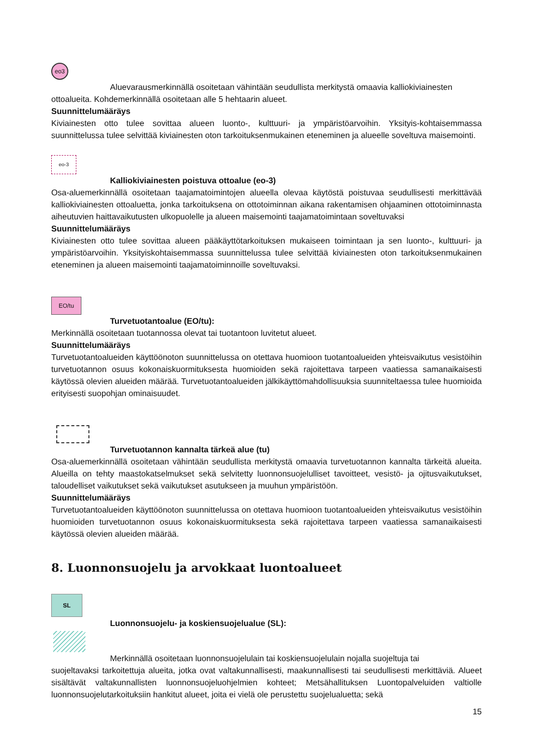eo3
Aluevarausmerkinnällä osoitetaan vähintään seudullista merkitystä omaavia kalliokiviainesten
ottoalueita. Kohdemerkinnällä osoitetaan alle 5 hehtaarin alueet.
Suunnittelumääräys
Kiviainesten otto tulee sovittaa alueen luonto-, kulttuuri- ja ympäristöarvoihin. Yksityis-kohtaisemmassa suunnittelussa tulee selvittää kiviainesten oton tarkoituksenmukainen eteneminen ja alueelle soveltuva maisemointi.
eo-3
Kalliokiviainesten poistuva ottoalue (eo-3)
Osa-aluemerkinnällä osoitetaan taajamatoimintojen alueella olevaa käytöstä poistuvaa seudullisesti merkittävää kalliokiviainesten ottoaluetta, jonka tarkoituksena on ottotoiminnan aikana rakentamisen ohjaaminen ottotoiminnasta aiheutuvien haittavaikutusten ulkopuolelle ja alueen maisemointi taajamatoimintaan soveltuvaksi
Suunnittelumääräys
Kiviainesten otto tulee sovittaa alueen pääkäyttötarkoituksen mukaiseen toimintaan ja sen luonto-, kulttuuri- ja ympäristöarvoihin. Yksityiskohtaisemmassa suunnittelussa tulee selvittää kiviainesten oton tarkoituksenmukainen eteneminen ja alueen maisemointi taajamatoiminnoille soveltuvaksi.
EO/tu
Turvetuotantoalue (EO/tu):
Merkinnällä osoitetaan tuotannossa olevat tai tuotantoon luvitetut alueet.
Suunnittelumääräys
Turvetuotantoalueiden käyttöönoton suunnittelussa on otettava huomioon tuotantoalueiden yhteisvaikutus vesistöihin turvetuotannon osuus kokonaiskuormituksesta huomioiden sekä rajoitettava tarpeen vaatiessa samanaikaisesti käytössä olevien alueiden määrää. Turvetuotantoalueiden jälkikäyttömahdollisuuksia suunniteltaessa tulee huomioida erityisesti suopohjan ominaisuudet.
Turvetuotannon kannalta tärkeä alue (tu)
Osa-aluemerkinnällä osoitetaan vähintään seudullista merkitystä omaavia turvetuotannon kannalta tärkeitä alueita. Alueilla on tehty maastokatselmukset sekä selvitetty luonnonsuojelulliset tavoitteet, vesistö- ja ojitusvaikutukset, taloudelliset vaikutukset sekä vaikutukset asutukseen ja muuhun ympäristöön.
Suunnittelumääräys
Turvetuotantoalueiden käyttöönoton suunnittelussa on otettava huomioon tuotantoalueiden yhteisvaikutus vesistöihin huomioiden turvetuotannon osuus kokonaiskuormituksesta sekä rajoitettava tarpeen vaatiessa samanaikaisesti käytössä olevien alueiden määrää.
8. Luonnonsuojelu ja arvokkaat luontoalueet
SL
Luonnonsuojelu- ja koskiensuojelualue (SL):
Merkinnällä osoitetaan luonnonsuojelulain tai koskiensuojelulain nojalla suojeltuja tai
suojeltavaksi tarkoitettuja alueita, jotka ovat valtakunnallisesti, maakunnallisesti tai seudullisesti merkittäviä. Alueet sisältävät valtakunnallisten luonnonsuojeluohjelmien kohteet; Metsähallituksen Luontopalveluiden valtiolle luonnonsuojelutarkoituksiin hankitut alueet, joita ei vielä ole perustettu suojelualuetta; sekä
15